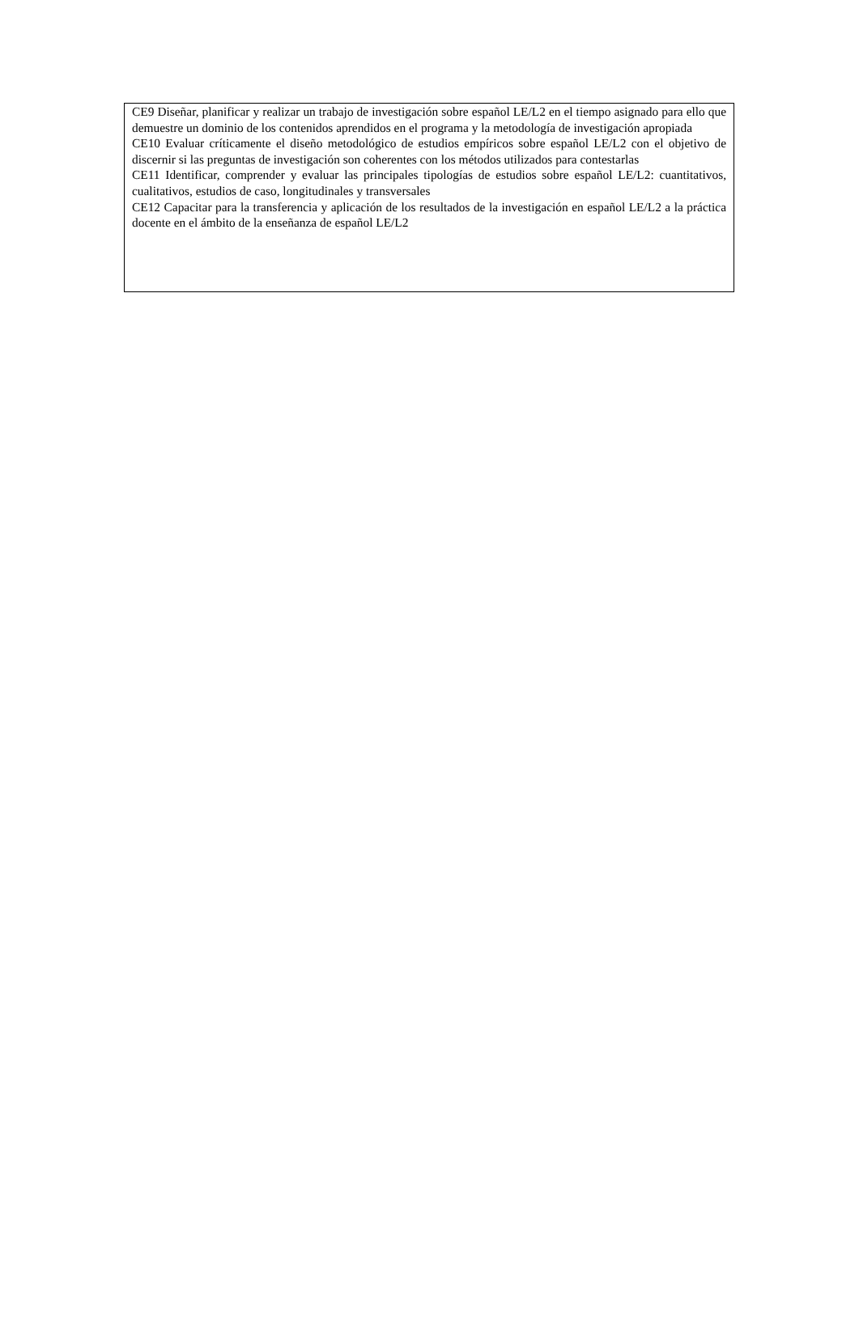CE9 Diseñar, planificar y realizar un trabajo de investigación sobre español LE/L2 en el tiempo asignado para ello que demuestre un dominio de los contenidos aprendidos en el programa y la metodología de investigación apropiada
CE10 Evaluar críticamente el diseño metodológico de estudios empíricos sobre español LE/L2 con el objetivo de discernir si las preguntas de investigación son coherentes con los métodos utilizados para contestarlas
CE11 Identificar, comprender y evaluar las principales tipologías de estudios sobre español LE/L2: cuantitativos, cualitativos, estudios de caso, longitudinales y transversales
CE12 Capacitar para la transferencia y aplicación de los resultados de la investigación en español LE/L2 a la práctica docente en el ámbito de la enseñanza de español LE/L2